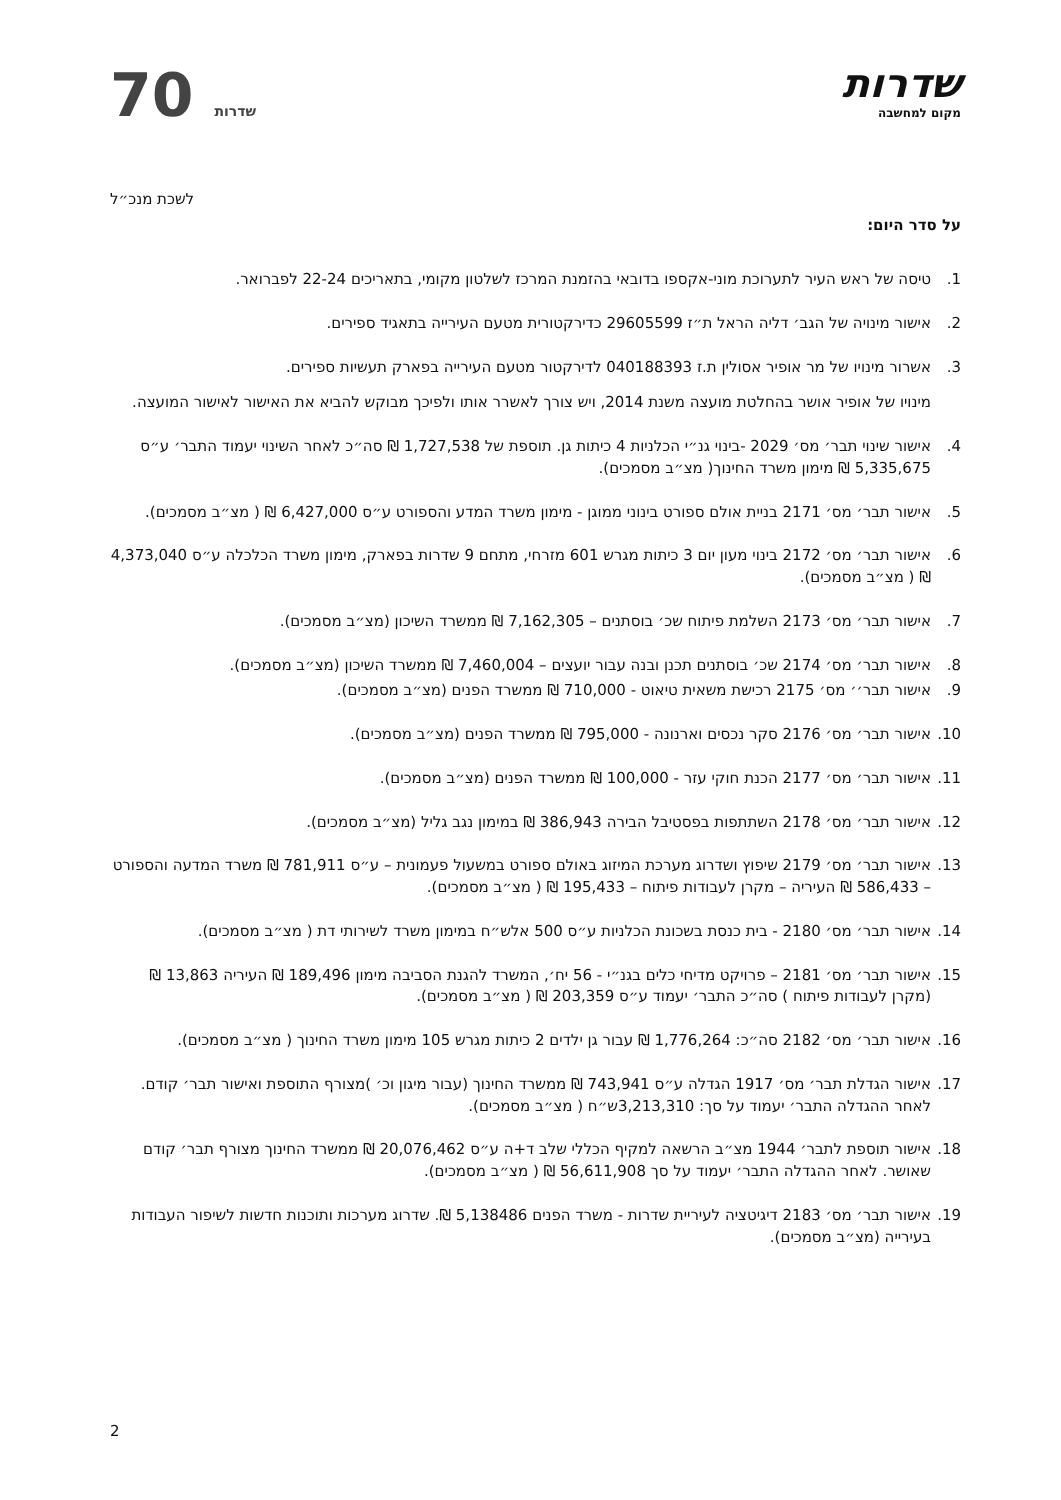שדרות
מקום למחשבה
70 שדרות
לשכת מנכ״ל
על סדר היום:
1. טיסה של ראש העיר לתערוכת מוני-אקספו בדובאי בהזמנת המרכז לשלטון מקומי, בתאריכים 22-24 לפברואר.
2. אישור מינויה של הגב׳ דליה הראל ת״ז 29605599 כדירקטורית מטעם העירייה בתאגיד ספירים.
3. אשרור מינויו של מר אופיר אסולין ת.ז 040188393 לדירקטור מטעם העירייה בפארק תעשיות ספירים.
מינויו של אופיר אושר בהחלטת מועצה משנת 2014, ויש צורך לאשרר אותו ולפיכך מבוקש להביא את האישור לאישור המועצה.
4. אישור שינוי תבר׳ מס׳ 2029 -בינוי גנ״י הכלניות 4 כיתות גן. תוספת של 1,727,538 ₪ סה״כ לאחר השינוי יעמוד התבר׳ ע״ס 5,335,675 ₪ מימון משרד החינוך( מצ״ב מסמכים).
5. אישור תבר׳ מס׳ 2171 בניית אולם ספורט בינוני ממוגן - מימון משרד המדע והספורט ע״ס 6,427,000 ₪ ( מצ״ב מסמכים).
6. אישור תבר׳ מס׳ 2172 בינוי מעון יום 3 כיתות מגרש 601 מזרחי, מתחם 9 שדרות בפארק, מימון משרד הכלכלה ע״ס 4,373,040 ₪ ( מצ״ב מסמכים).
7. אישור תבר׳ מס׳ 2173 השלמת פיתוח שכ׳ בוסתנים – 7,162,305 ₪ ממשרד השיכון (מצ״ב מסמכים).
8. אישור תבר׳ מס׳ 2174 שכ׳ בוסתנים תכנן ובנה עבור יועצים – 7,460,004 ₪ ממשרד השיכון (מצ״ב מסמכים).
9. אישור תבר׳׳ מס׳ 2175 רכישת משאית טיאוט - 710,000 ₪ ממשרד הפנים (מצ״ב מסמכים).
10. אישור תבר׳ מס׳ 2176 סקר נכסים וארנונה - 795,000 ₪ ממשרד הפנים (מצ״ב מסמכים).
11. אישור תבר׳ מס׳ 2177 הכנת חוקי עזר - 100,000 ₪ ממשרד הפנים (מצ״ב מסמכים).
12. אישור תבר׳ מס׳ 2178 השתתפות בפסטיבל הבירה 386,943 ₪ במימון נגב גליל (מצ״ב מסמכים).
13. אישור תבר׳ מס׳ 2179 שיפוץ ושדרוג מערכת המיזוג באולם ספורט במשעול פעמונית – ע״ס 781,911 ₪ משרד המדעה והספורט – 586,433 ₪ העיריה – מקרן לעבודות פיתוח – 195,433 ₪ ( מצ״ב מסמכים).
14. אישור תבר׳ מס׳ 2180 - בית כנסת בשכונת הכלניות ע״ס 500 אלש״ח במימון משרד לשירותי דת ( מצ״ב מסמכים).
15. אישור תבר׳ מס׳ 2181 – פרויקט מדיחי כלים בגנ״י - 56 יח׳, המשרד להגנת הסביבה מימון 189,496 ₪ העיריה 13,863 ₪ (מקרן לעבודות פיתוח ) סה״כ התבר׳ יעמוד ע״ס 203,359 ₪ ( מצ״ב מסמכים).
16. אישור תבר׳ מס׳ 2182 סה״כ: 1,776,264 ₪ עבור גן ילדים 2 כיתות מגרש 105 מימון משרד החינוך ( מצ״ב מסמכים).
17. אישור הגדלת תבר׳ מס׳ 1917 הגדלה ע״ס 743,941 ₪ ממשרד החינוך (עבור מיגון וכ׳ )מצורף התוספת ואישור תבר׳ קודם. לאחר ההגדלה התבר׳ יעמוד על סך: 3,213,310ש״ח ( מצ״ב מסמכים).
18. אישור תוספת לתבר׳ 1944 מצ״ב הרשאה למקיף הכללי שלב ד+ה ע״ס 20,076,462 ₪ ממשרד החינוך מצורף תבר׳ קודם שאושר. לאחר ההגדלה התבר׳ יעמוד על סך 56,611,908 ₪ ( מצ״ב מסמכים).
19. אישור תבר׳ מס׳ 2183 דיגיטציה לעיריית שדרות - משרד הפנים 5,138486 ₪. שדרוג מערכות ותוכנות חדשות לשיפור העבודות בעירייה (מצ״ב מסמכים).
2